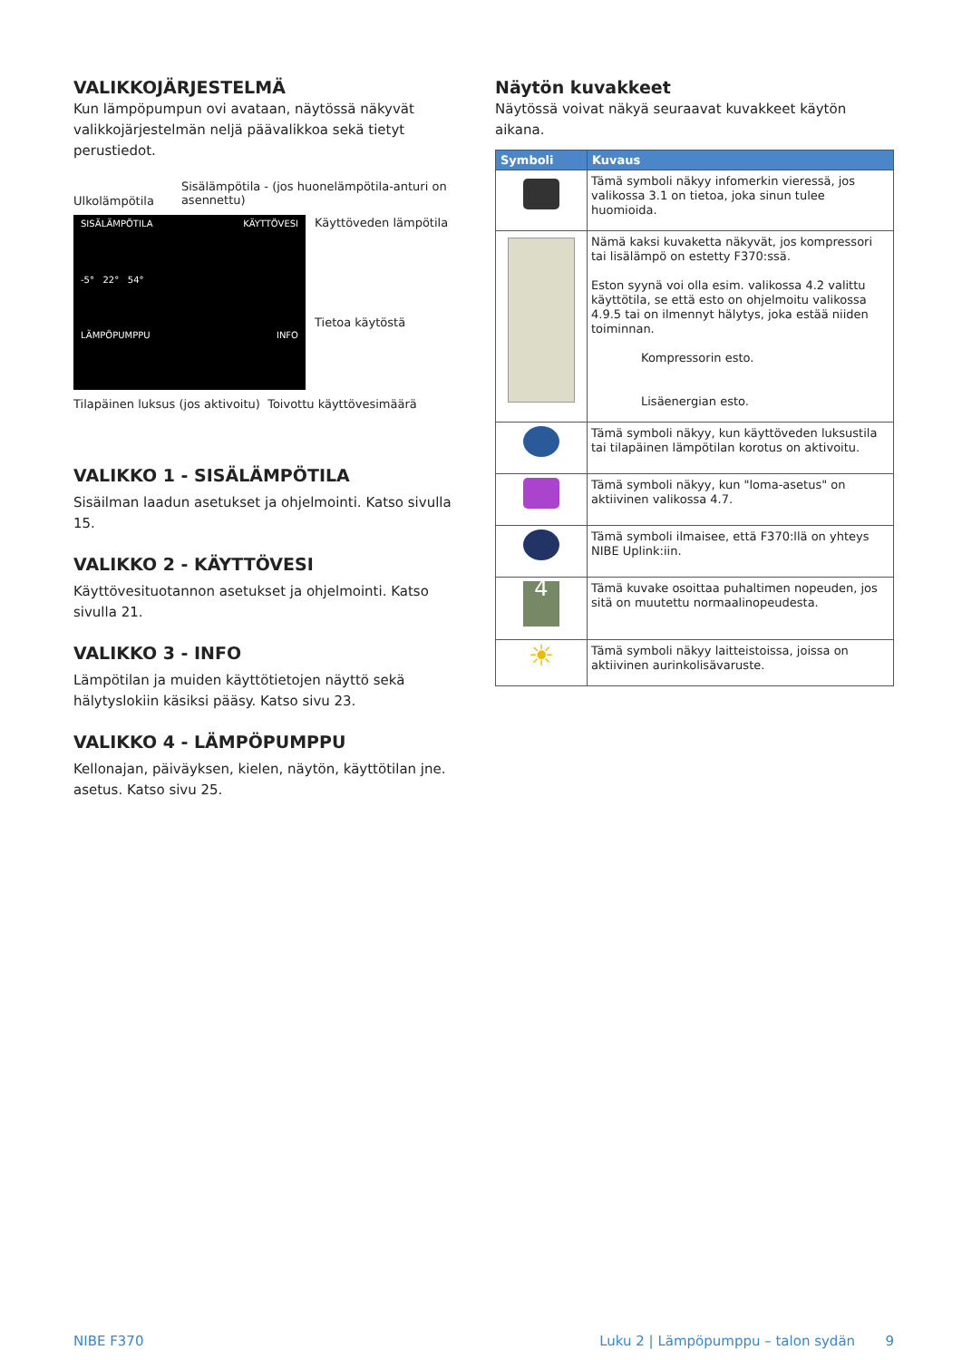VALIKKOJÄRJESTELMÄ
Kun lämpöpumpun ovi avataan, näytössä näkyvät valikkojär­jestelmän neljä päävalikkoa sekä tietyt perustiedot.
Ulkolämpötila Sisälämpötila - (jos huonelämpötila-anturi on asennettu)
SISÄLÄMPÖTILA KÄYTTÖVESI -5° 22° 54° LÄMPÖPUMPPU INFO
Käyttöveden lämpötila
Tietoa käytöstä
Tilapäinen luksus (jos aktivoitu) Toivottu käyttövesimäärä
VALIKKO 1 - SISÄLÄMPÖTILA
Sisäilman laadun asetukset ja ohjelmointi. Katso sivulla 15.
VALIKKO 2 - KÄYTTÖVESI
Käyttövesituotannon asetukset ja ohjelmointi. Katso sivulla 21.
VALIKKO 3 - INFO
Lämpötilan ja muiden käyttötietojen näyttö sekä hälytyslokiin käsiksi pääsy. Katso sivu 23.
VALIKKO 4 - LÄMPÖPUMPPU
Kellonajan, päiväyksen, kielen, näytön, käyttötilan jne. asetus. Katso sivu 25.
Näytön kuvakkeet
Näytössä voivat näkyä seuraavat kuvakkeet käytön aikana.
| Symboli | Kuvaus |
| --- | --- |
| | Tämä symboli näkyy infomerkin vieressä, jos valikossa 3.1 on tietoa, joka sinun tulee huomioida. |
| | Nämä kaksi kuvaketta näkyvät, jos kompressori tai lisälämpö on estetty F370:ssä. Eston syynä voi olla esim. valikossa 4.2 valittu käyttötila, se että esto on ohjelmoitu valikossa 4.9.5 tai on ilmennyt hälytys, joka estää niiden toiminnan. Kompressorin esto. Lisäenergian esto. |
| | Tämä symboli näkyy, kun käyttöveden luksustila tai tilapäinen lämpötilan korotus on aktivoitu. |
| | Tämä symboli näkyy, kun "loma-asetus" on aktiivinen valikossa 4.7. |
| | Tämä symboli ilmaisee, että F370:llä on yhteys NIBE Uplink:iin. |
| 4 | Tämä kuvake osoittaa puhaltimen nopeuden, jos sitä on muutettu normaalinopeudesta. |
| ☀ | Tämä symboli näkyy laitteistoissa, joissa on aktiivinen aurinkolisävaruste. |
NIBE F370 Luku 2 | Lämpöpumppu – talon sydän 9